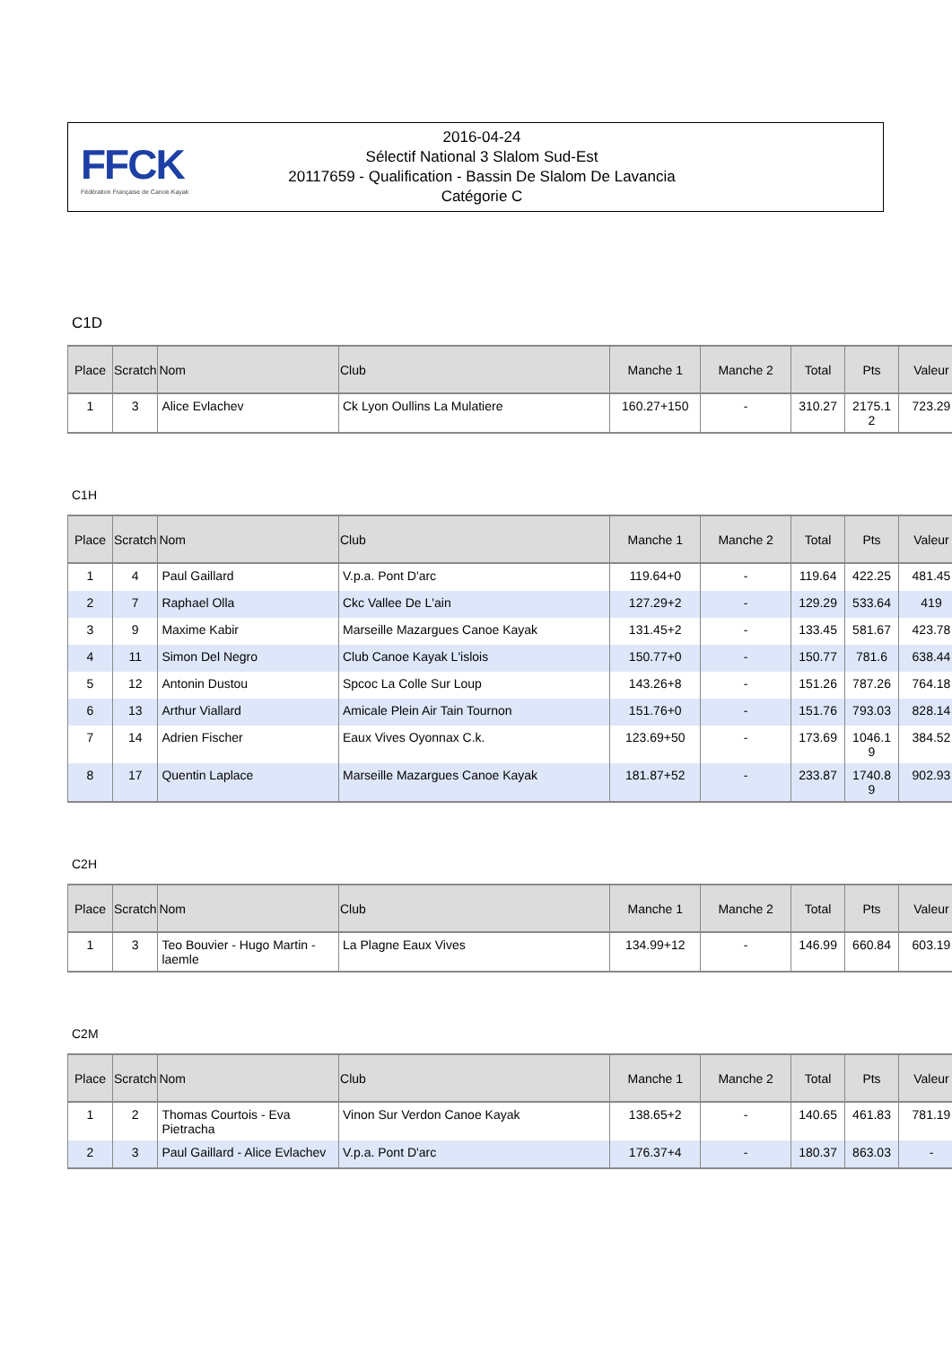FFCK
Fédération Française de Canoë-Kayak
2016-04-24
Sélectif National 3 Slalom Sud-Est
20117659 - Qualification - Bassin De Slalom De Lavancia
Catégorie C
C1D
| Place | Scratch | Nom | Club | Manche 1 | Manche 2 | Total | Pts | Valeur |
| --- | --- | --- | --- | --- | --- | --- | --- | --- |
| 1 | 3 | Alice Evlachev | Ck Lyon Oullins La Mulatiere | 160.27+150 | - | 310.27 | 2175.1 2 | 723.29 |
C1H
| Place | Scratch | Nom | Club | Manche 1 | Manche 2 | Total | Pts | Valeur |
| --- | --- | --- | --- | --- | --- | --- | --- | --- |
| 1 | 4 | Paul Gaillard | V.p.a. Pont D'arc | 119.64+0 | - | 119.64 | 422.25 | 481.45 |
| 2 | 7 | Raphael Olla | Ckc Vallee De L'ain | 127.29+2 | - | 129.29 | 533.64 | 419 |
| 3 | 9 | Maxime Kabir | Marseille Mazargues Canoe Kayak | 131.45+2 | - | 133.45 | 581.67 | 423.78 |
| 4 | 11 | Simon Del Negro | Club Canoe Kayak L'islois | 150.77+0 | - | 150.77 | 781.6 | 638.44 |
| 5 | 12 | Antonin Dustou | Spcoc La Colle Sur Loup | 143.26+8 | - | 151.26 | 787.26 | 764.18 |
| 6 | 13 | Arthur Viallard | Amicale Plein Air Tain Tournon | 151.76+0 | - | 151.76 | 793.03 | 828.14 |
| 7 | 14 | Adrien Fischer | Eaux Vives Oyonnax C.k. | 123.69+50 | - | 173.69 | 1046.1 9 | 384.52 |
| 8 | 17 | Quentin Laplace | Marseille Mazargues Canoe Kayak | 181.87+52 | - | 233.87 | 1740.8 9 | 902.93 |
C2H
| Place | Scratch | Nom | Club | Manche 1 | Manche 2 | Total | Pts | Valeur |
| --- | --- | --- | --- | --- | --- | --- | --- | --- |
| 1 | 3 | Teo Bouvier - Hugo Martin -laemle | La Plagne Eaux Vives | 134.99+12 | - | 146.99 | 660.84 | 603.19 |
C2M
| Place | Scratch | Nom | Club | Manche 1 | Manche 2 | Total | Pts | Valeur |
| --- | --- | --- | --- | --- | --- | --- | --- | --- |
| 1 | 2 | Thomas Courtois - Eva Pietracha | Vinon Sur Verdon Canoe Kayak | 138.65+2 | - | 140.65 | 461.83 | 781.19 |
| 2 | 3 | Paul Gaillard - Alice Evlachev | V.p.a. Pont D'arc | 176.37+4 | - | 180.37 | 863.03 | - |